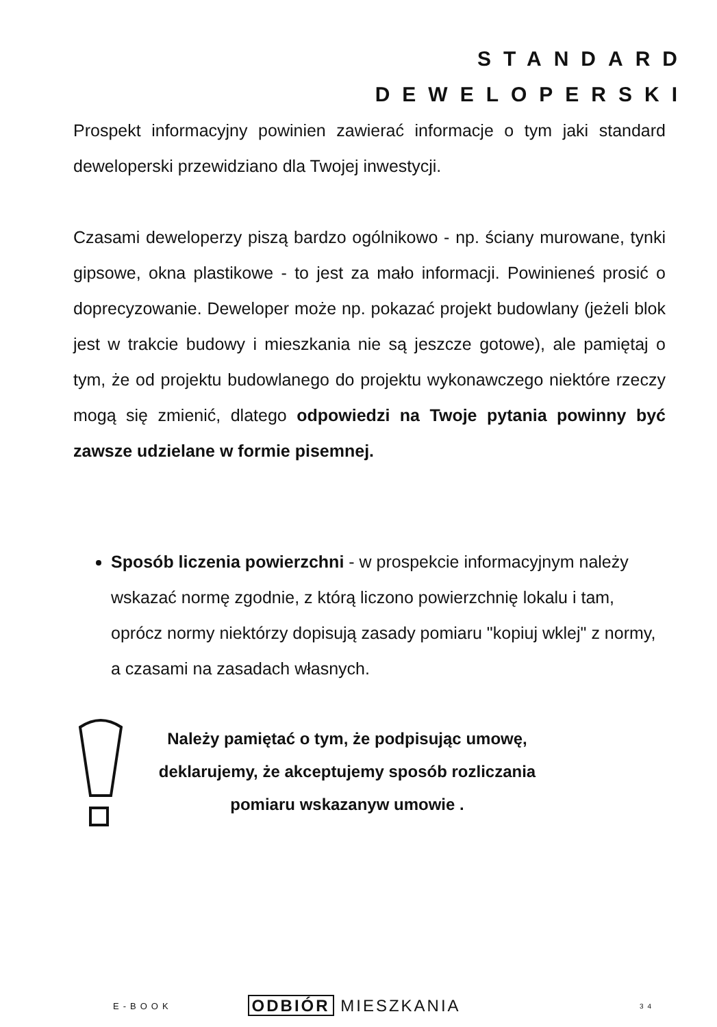STANDARD
DEWELOPERSKI
Prospekt informacyjny powinien zawierać informacje o tym jaki standard deweloperski przewidziano dla Twojej inwestycji.
Czasami deweloperzy piszą bardzo ogólnikowo - np. ściany murowane, tynki gipsowe, okna plastikowe - to jest za mało informacji. Powinieneś prosić o doprecyzowanie. Deweloper może np. pokazać projekt budowlany (jeżeli blok jest w trakcie budowy i mieszkania nie są jeszcze gotowe), ale pamiętaj o tym, że od projektu budowlanego do projektu wykonawczego niektóre rzeczy mogą się zmienić, dlatego odpowiedzi na Twoje pytania powinny być zawsze udzielane w formie pisemnej.
Sposób liczenia powierzchni - w prospekcie informacyjnym należy wskazać normę zgodnie, z którą liczono powierzchnię lokalu i tam, oprócz normy niektórzy dopisują zasady pomiaru "kopiuj wklej" z normy, a czasami na zasadach własnych.
Należy pamiętać o tym, że podpisując umowę, deklarujemy, że akceptujemy sposób rozliczania pomiaru wskazanyw umowie .
E-BOOK ODBIÓR MIESZKANIA 34